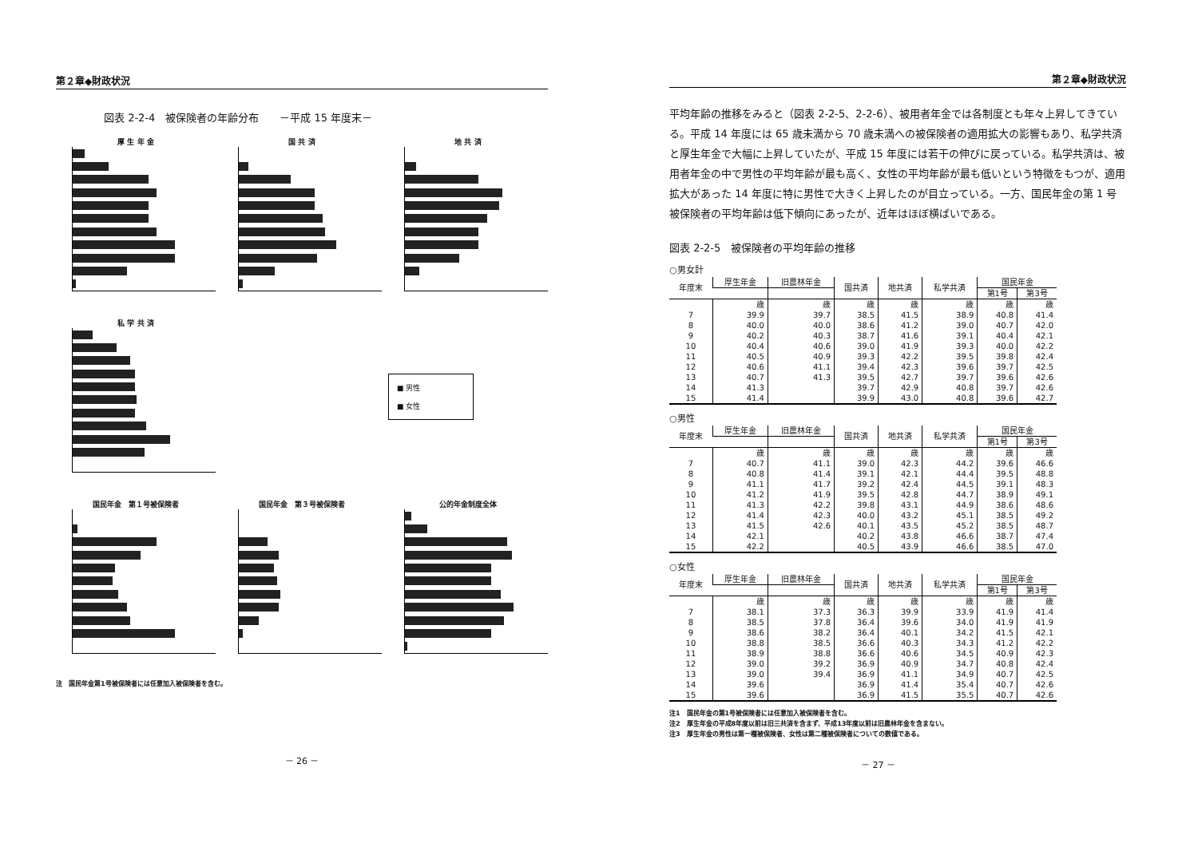第２章◆財政状況
図表 2-2-4　被保険者の年齢分布　　－平成 15 年度末－
厚 生 年 金
国 共 済
地 共 済
私 学 共 済
■ 男性
■ 女性
国民年金　第１号被保険者
国民年金　第３号被保険者
公的年金制度全体
注　国民年金第1号被保険者には任意加入被保険者を含む。
－ 26 －
第２章◆財政状況
平均年齢の推移をみると（図表 2-2-5、2-2-6）、被用者年金では各制度とも年々上昇してきている。平成 14 年度には 65 歳未満から 70 歳未満への被保険者の適用拡大の影響もあり、私学共済と厚生年金で大幅に上昇していたが、平成 15 年度には若干の伸びに戻っている。私学共済は、被用者年金の中で男性の平均年齢が最も高く、女性の平均年齢が最も低いという特徴をもつが、適用拡大があった 14 年度に特に男性で大きく上昇したのが目立っている。一方、国民年金の第 1 号被保険者の平均年齢は低下傾向にあったが、近年はほぼ横ばいである。
図表 2-2-5　被保険者の平均年齢の推移
○男女計
| 年度末 | 厚生年金 | 旧農林年金 | 国共済 | 地共済 | 私学共済 | 国民年金 | |
| --- | --- | --- | --- | --- | --- | --- | --- |
| | | | | | | 第1号 | 第3号 |
| | 歳 | 歳 | 歳 | 歳 | 歳 | 歳 | 歳 |
| 7 | 39.9 | 39.7 | 38.5 | 41.5 | 38.9 | 40.8 | 41.4 |
| 8 | 40.0 | 40.0 | 38.6 | 41.2 | 39.0 | 40.7 | 42.0 |
| 9 | 40.2 | 40.3 | 38.7 | 41.6 | 39.1 | 40.4 | 42.1 |
| 10 | 40.4 | 40.6 | 39.0 | 41.9 | 39.3 | 40.0 | 42.2 |
| 11 | 40.5 | 40.9 | 39.3 | 42.2 | 39.5 | 39.8 | 42.4 |
| 12 | 40.6 | 41.1 | 39.4 | 42.3 | 39.6 | 39.7 | 42.5 |
| 13 | 40.7 | 41.3 | 39.5 | 42.7 | 39.7 | 39.6 | 42.6 |
| 14 | 41.3 | | 39.7 | 42.9 | 40.8 | 39.7 | 42.6 |
| 15 | 41.4 | | 39.9 | 43.0 | 40.8 | 39.6 | 42.7 |
○男性
| 年度末 | 厚生年金 | 旧農林年金 | 国共済 | 地共済 | 私学共済 | 国民年金 | |
| --- | --- | --- | --- | --- | --- | --- | --- |
| | | | | | | 第1号 | 第3号 |
| | 歳 | 歳 | 歳 | 歳 | 歳 | 歳 | 歳 |
| 7 | 40.7 | 41.1 | 39.0 | 42.3 | 44.2 | 39.6 | 46.6 |
| 8 | 40.8 | 41.4 | 39.1 | 42.1 | 44.4 | 39.5 | 48.8 |
| 9 | 41.1 | 41.7 | 39.2 | 42.4 | 44.5 | 39.1 | 48.3 |
| 10 | 41.2 | 41.9 | 39.5 | 42.8 | 44.7 | 38.9 | 49.1 |
| 11 | 41.3 | 42.2 | 39.8 | 43.1 | 44.9 | 38.6 | 48.6 |
| 12 | 41.4 | 42.3 | 40.0 | 43.2 | 45.1 | 38.5 | 49.2 |
| 13 | 41.5 | 42.6 | 40.1 | 43.5 | 45.2 | 38.5 | 48.7 |
| 14 | 42.1 | | 40.2 | 43.8 | 46.6 | 38.7 | 47.4 |
| 15 | 42.2 | | 40.5 | 43.9 | 46.6 | 38.5 | 47.0 |
○女性
| 年度末 | 厚生年金 | 旧農林年金 | 国共済 | 地共済 | 私学共済 | 国民年金 | |
| --- | --- | --- | --- | --- | --- | --- | --- |
| | | | | | | 第1号 | 第3号 |
| | 歳 | 歳 | 歳 | 歳 | 歳 | 歳 | 歳 |
| 7 | 38.1 | 37.3 | 36.3 | 39.9 | 33.9 | 41.9 | 41.4 |
| 8 | 38.5 | 37.8 | 36.4 | 39.6 | 34.0 | 41.9 | 41.9 |
| 9 | 38.6 | 38.2 | 36.4 | 40.1 | 34.2 | 41.5 | 42.1 |
| 10 | 38.8 | 38.5 | 36.6 | 40.3 | 34.3 | 41.2 | 42.2 |
| 11 | 38.9 | 38.8 | 36.6 | 40.6 | 34.5 | 40.9 | 42.3 |
| 12 | 39.0 | 39.2 | 36.9 | 40.9 | 34.7 | 40.8 | 42.4 |
| 13 | 39.0 | 39.4 | 36.9 | 41.1 | 34.9 | 40.7 | 42.5 |
| 14 | 39.6 | | 36.9 | 41.4 | 35.4 | 40.7 | 42.6 |
| 15 | 39.6 | | 36.9 | 41.5 | 35.5 | 40.7 | 42.6 |
注1　国民年金の第1号被保険者には任意加入被保険者を含む。
注2　厚生年金の平成8年度以前は旧三共済を含まず、平成13年度以前は旧農林年金を含まない。
注3　厚生年金の男性は第一種被保険者、女性は第二種被保険者についての数値である。
－ 27 －